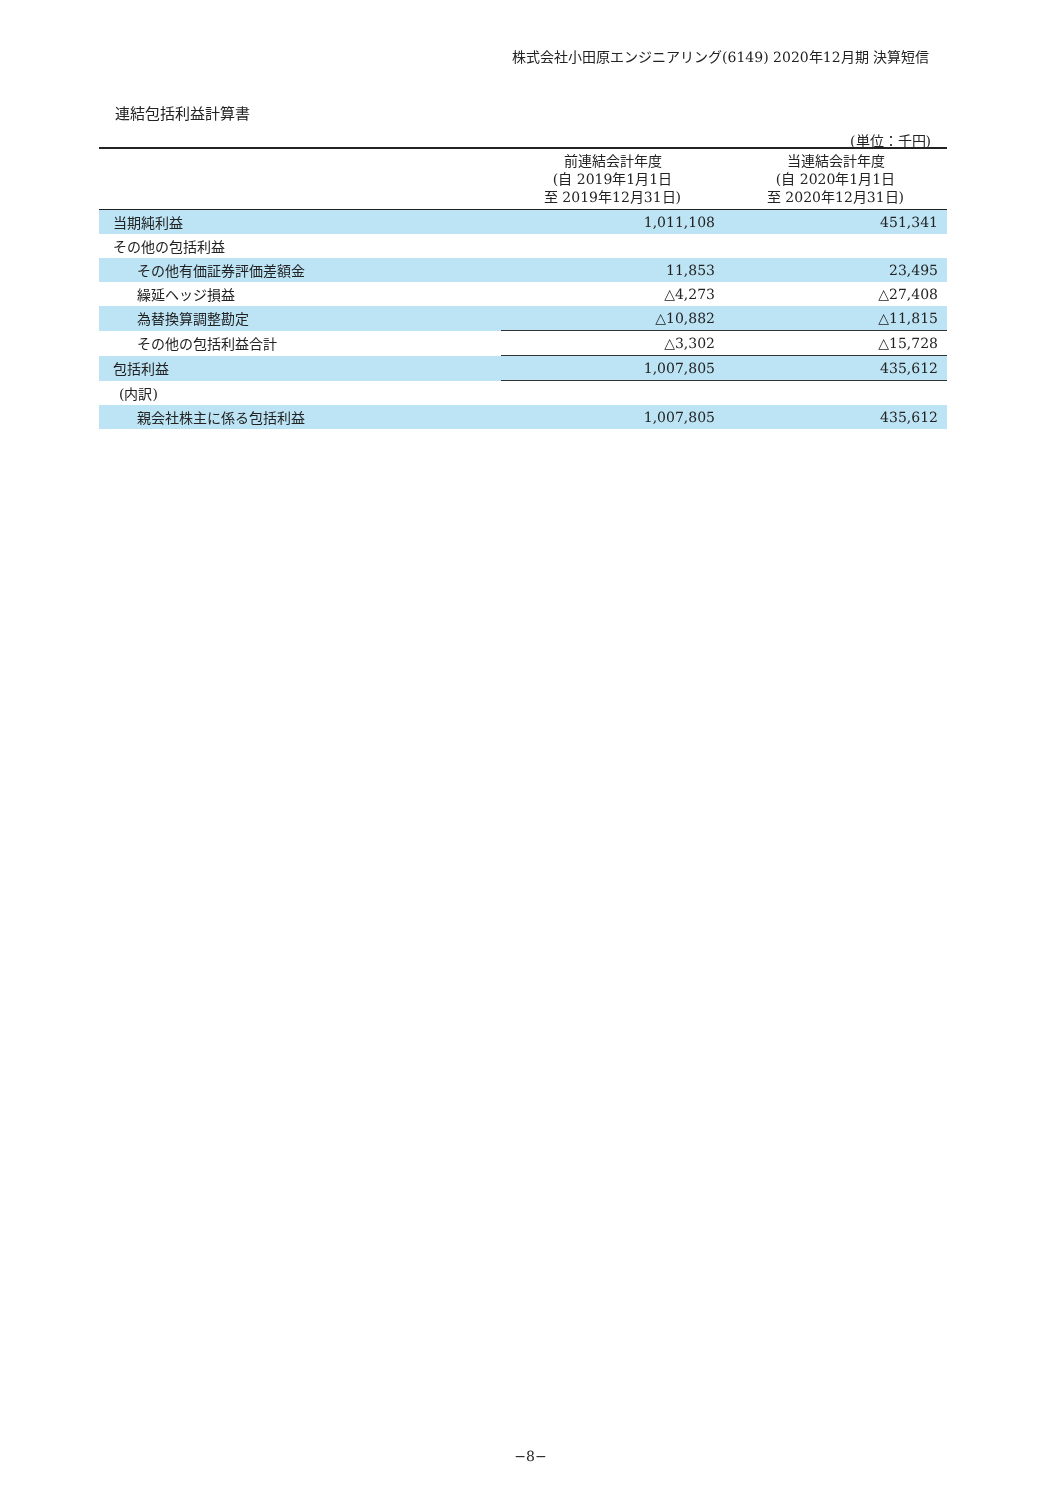株式会社小田原エンジニアリング(6149) 2020年12月期 決算短信
連結包括利益計算書
(単位：千円)
| | 前連結会計年度 (自 2019年1月1日 至 2019年12月31日) | 当連結会計年度 (自 2020年1月1日 至 2020年12月31日) |
| --- | --- | --- |
| 当期純利益 | 1,011,108 | 451,341 |
| その他の包括利益 | | |
| その他有価証券評価差額金 | 11,853 | 23,495 |
| 繰延ヘッジ損益 | △4,273 | △27,408 |
| 為替換算調整勘定 | △10,882 | △11,815 |
| その他の包括利益合計 | △3,302 | △15,728 |
| 包括利益 | 1,007,805 | 435,612 |
| (内訳) | | |
| 親会社株主に係る包括利益 | 1,007,805 | 435,612 |
−8−